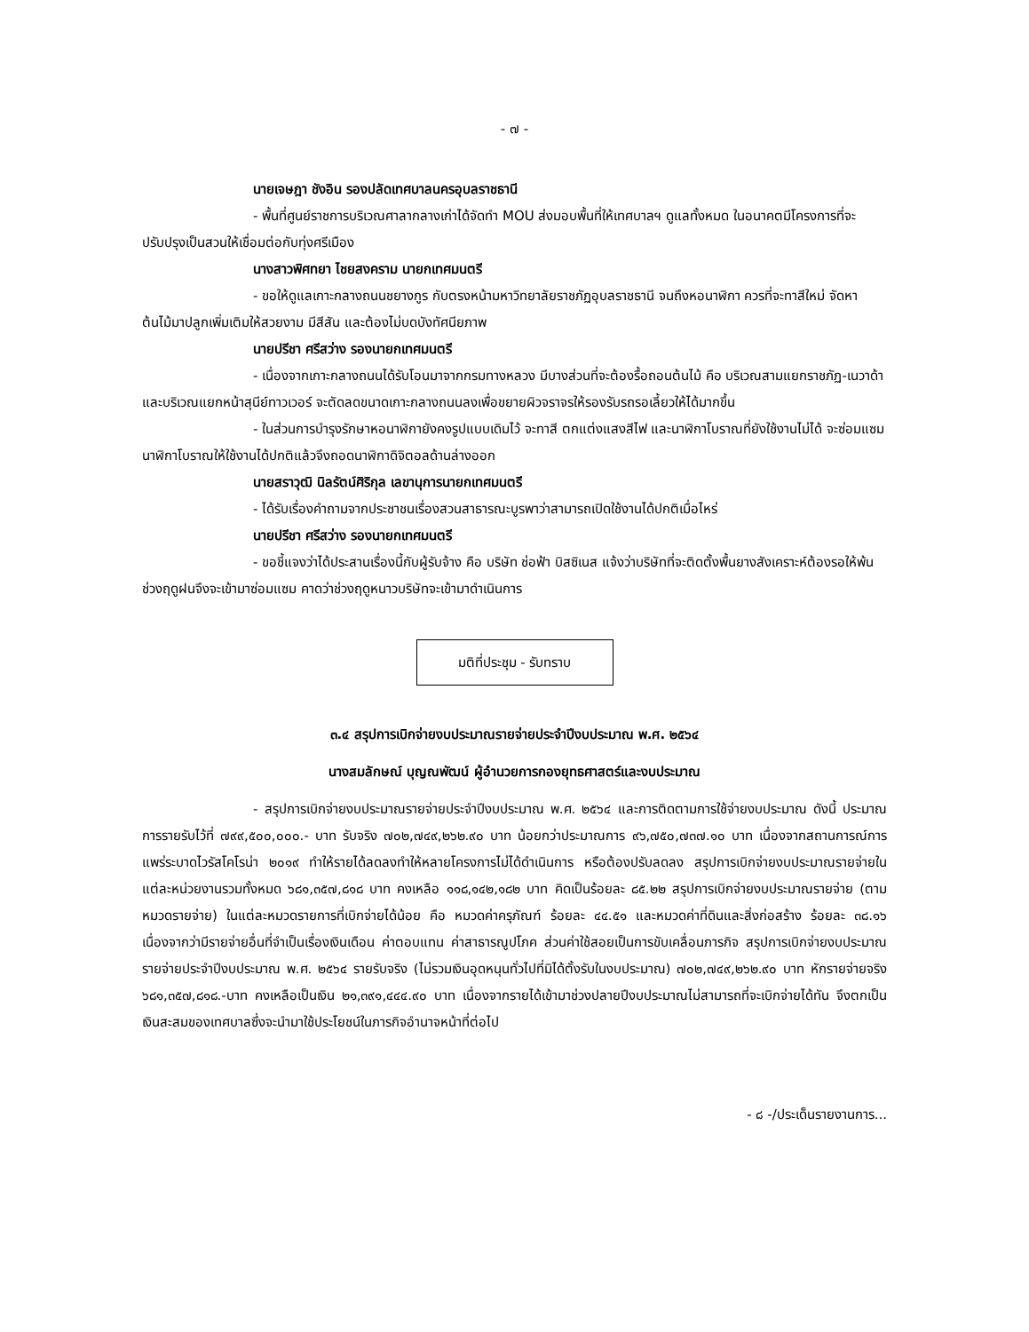- ๗ -
นายเจษฎา ชังอิน รองปลัดเทศบาลนครอุบลราชธานี
- พื้นที่ศูนย์ราชการบริเวณศาลากลางเก่าได้จัดทำ MOU ส่งมอบพื้นที่ให้เทศบาลฯ ดูแลทั้งหมด ในอนาคตมีโครงการที่จะปรับปรุงเป็นสวนให้เชื่อมต่อกับทุ่งศรีเมือง
นางสาวพิศทยา ไชยสงคราม นายกเทศมนตรี
- ขอให้ดูแลเกาะกลางถนนชยางกูร กับตรงหน้ามหาวิทยาลัยราชภัฏอุบลราชธานี จนถึงหอนาฬิกา ควรที่จะทาสีใหม่ จัดหาต้นไม้มาปลูกเพิ่มเติมให้สวยงาม มีสีสัน และต้องไม่บดบังทัศนียภาพ
นายปรีชา ศรีสว่าง รองนายกเทศมนตรี
- เนื่องจากเกาะกลางถนนได้รับโอนมาจากกรมทางหลวง มีบางส่วนที่จะต้องรื้อถอนต้นไม้ คือ บริเวณสามแยกราชภัฏ-เนวาด้า และบริเวณแยกหน้าสุนีย์ทาวเวอร์ จะตัดลดขนาดเกาะกลางถนนลงเพื่อขยายผิวจราจรให้รองรับรถรอเลี้ยวให้ได้มากขึ้น
- ในส่วนการบำรุงรักษาหอนาฬิกายังคงรูปแบบเดิมไว้ จะทาสี ตกแต่งแสงสีไฟ และนาฬิกาโบราณที่ยังใช้งานไม่ได้ จะซ่อมแซมนาฬิกาโบราณให้ใช้งานได้ปกติแล้วจึงถอดนาฬิกาดิจิตอลด้านล่างออก
นายสราวุฒิ นิลรัตน์ศิริกุล เลขานุการนายกเทศมนตรี
- ได้รับเรื่องคำถามจากประชาชนเรื่องสวนสาธารณะบูรพาว่าสามารถเปิดใช้งานได้ปกติเมื่อไหร่
นายปรีชา ศรีสว่าง รองนายกเทศมนตรี
- ขอชี้แจงว่าได้ประสานเรื่องนี้กับผู้รับจ้าง คือ บริษัท ช่อฟ้า บิสซิเนส แจ้งว่าบริษัทที่จะติดตั้งพื้นยางสังเคราะห์ต้องรอให้พ้นช่วงฤดูฝนจึงจะเข้ามาซ่อมแซม คาดว่าช่วงฤดูหนาวบริษัทจะเข้ามาดำเนินการ
มติที่ประชุม - รับทราบ
๓.๔ สรุปการเบิกจ่ายงบประมาณรายจ่ายประจำปีงบประมาณ พ.ศ. ๒๕๖๔
นางสมลักษณ์ บุญณพัฒน์ ผู้อำนวยการกองยุทธศาสตร์และงบประมาณ
- สรุปการเบิกจ่ายงบประมาณรายจ่ายประจำปีงบประมาณ พ.ศ. ๒๕๖๔ และการติดตามการใช้จ่ายงบประมาณ ดังนี้ ประมาณการรายรับไว้ที่ ๗๙๙,๕๐๐,๐๐๐.- บาท รับจริง ๗๐๒,๗๔๙,๒๖๒.๙๐ บาท น้อยกว่าประมาณการ ๙๖,๗๕๐,๗๓๗.๑๐ บาท เนื่องจากสถานการณ์การแพร่ระบาดไวรัสโคโรน่า ๒๐๑๙ ทำให้รายได้ลดลงทำให้หลายโครงการไม่ได้ดำเนินการ หรือต้องปรับลดลง สรุปการเบิกจ่ายงบประมาณรายจ่ายในแต่ละหน่วยงานรวมทั้งหมด ๖๘๑,๓๕๗,๘๑๘ บาท คงเหลือ ๑๑๘,๑๔๒,๑๘๒ บาท คิดเป็นร้อยละ ๘๕.๒๒ สรุปการเบิกจ่ายงบประมาณรายจ่าย (ตามหมวดรายจ่าย) ในแต่ละหมวดรายการที่เบิกจ่ายได้น้อย คือ หมวดค่าครุภัณฑ์ ร้อยละ ๔๔.๕๑ และหมวดค่าที่ดินและสิ่งก่อสร้าง ร้อยละ ๓๘.๑๖ เนื่องจากว่ามีรายจ่ายอื่นที่จำเป็นเรื่องเงินเดือน ค่าตอบแทน ค่าสาธารณูปโภค ส่วนค่าใช้สอยเป็นการขับเคลื่อนภารกิจ สรุปการเบิกจ่ายงบประมาณรายจ่ายประจำปีงบประมาณ พ.ศ. ๒๕๖๔ รายรับจริง (ไม่รวมเงินอุดหนุนทั่วไปที่มิได้ตั้งรับในงบประมาณ) ๗๐๒,๗๔๙,๒๖๒.๙๐ บาท หักรายจ่ายจริง ๖๘๑,๓๕๗,๘๑๘.-บาท คงเหลือเป็นเงิน ๒๑,๓๙๑,๔๔๔.๙๐ บาท เนื่องจากรายได้เข้ามาช่วงปลายปีงบประมาณไม่สามารถที่จะเบิกจ่ายได้ทัน จึงตกเป็นเงินสะสมของเทศบาลซึ่งจะนำมาใช้ประโยชน์ในภารกิจอำนาจหน้าที่ต่อไป
- ๘ -/ประเด็นรายงานการ...